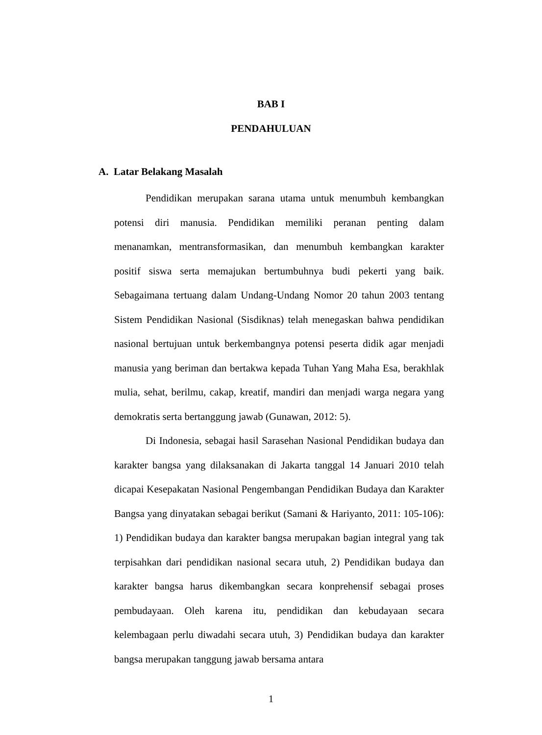BAB I
PENDAHULUAN
A. Latar Belakang Masalah
Pendidikan merupakan sarana utama untuk menumbuh kembangkan potensi diri manusia. Pendidikan memiliki peranan penting dalam menanamkan, mentransformasikan, dan menumbuh kembangkan karakter positif siswa serta memajukan bertumbuhnya budi pekerti yang baik. Sebagaimana tertuang dalam Undang-Undang Nomor 20 tahun 2003 tentang Sistem Pendidikan Nasional (Sisdiknas) telah menegaskan bahwa pendidikan nasional bertujuan untuk berkembangnya potensi peserta didik agar menjadi manusia yang beriman dan bertakwa kepada Tuhan Yang Maha Esa, berakhlak mulia, sehat, berilmu, cakap, kreatif, mandiri dan menjadi warga negara yang demokratis serta bertanggung jawab (Gunawan, 2012: 5).
Di Indonesia, sebagai hasil Sarasehan Nasional Pendidikan budaya dan karakter bangsa yang dilaksanakan di Jakarta tanggal 14 Januari 2010 telah dicapai Kesepakatan Nasional Pengembangan Pendidikan Budaya dan Karakter Bangsa yang dinyatakan sebagai berikut (Samani & Hariyanto, 2011: 105-106): 1) Pendidikan budaya dan karakter bangsa merupakan bagian integral yang tak terpisahkan dari pendidikan nasional secara utuh, 2) Pendidikan budaya dan karakter bangsa harus dikembangkan secara konprehensif sebagai proses pembudayaan. Oleh karena itu, pendidikan dan kebudayaan secara kelembagaan perlu diwadahi secara utuh, 3) Pendidikan budaya dan karakter bangsa merupakan tanggung jawab bersama antara
1